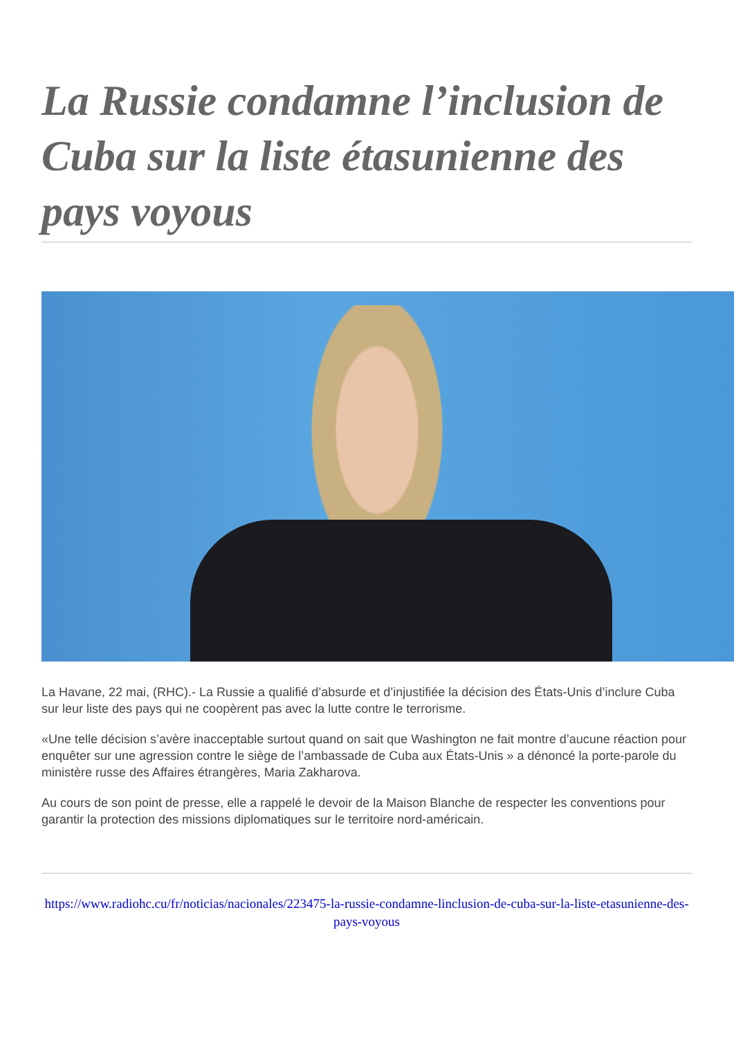La Russie condamne l’inclusion de Cuba sur la liste étasunienne des pays voyous
La Havane, 22 mai, (RHC).- La Russie a qualifié d’absurde et d’injustifiée la décision des États-Unis d’inclure Cuba sur leur liste des pays qui ne coopèrent pas avec la lutte contre le terrorisme.
«Une telle décision s’avère inacceptable surtout quand on sait que Washington ne fait montre d’aucune réaction pour enquêter sur une agression contre le siège de l’ambassade de Cuba aux États-Unis » a dénoncé la porte-parole du ministère russe des Affaires étrangères, Maria Zakharova.
Au cours de son point de presse, elle a rappelé le devoir de la Maison Blanche de respecter les conventions pour garantir la protection des missions diplomatiques sur le territoire nord-américain.
https://www.radiohc.cu/fr/noticias/nacionales/223475-la-russie-condamne-linclusion-de-cuba-sur-la-liste-etasunienne-des-pays-voyous